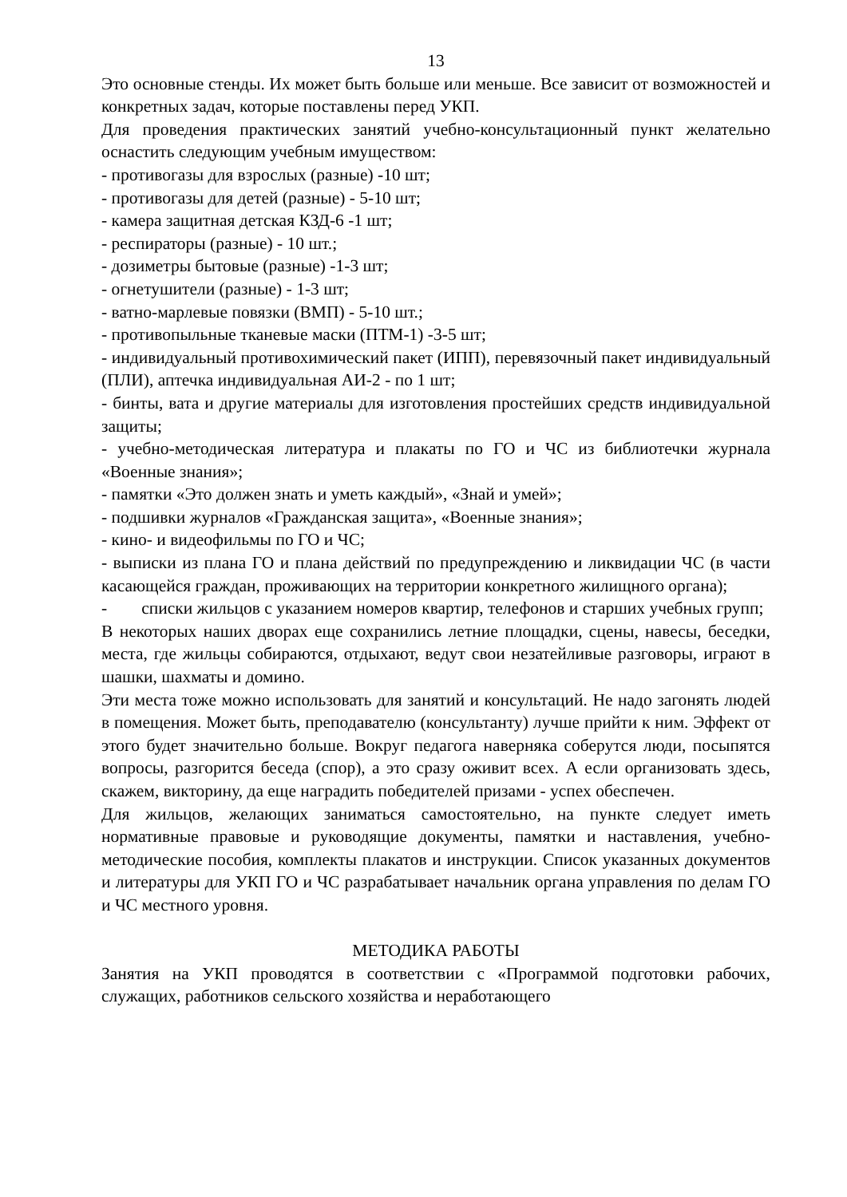13
Это основные стенды. Их может быть больше или меньше. Все зависит от возможностей и конкретных задач, которые поставлены перед УКП.
Для проведения практических занятий учебно-консультационный пункт желательно оснастить следующим учебным имуществом:
- противогазы для взрослых (разные) -10 шт;
- противогазы для детей (разные) - 5-10 шт;
- камера защитная детская КЗД-6 -1 шт;
- респираторы (разные) - 10 шт.;
- дозиметры бытовые (разные) -1-3 шт;
- огнетушители (разные) - 1-3 шт;
- ватно-марлевые повязки (ВМП) - 5-10 шт.;
- противопыльные тканевые маски (ПТМ-1) -3-5 шт;
- индивидуальный противохимический пакет (ИПП), перевязочный пакет индивидуальный (ПЛИ), аптечка индивидуальная АИ-2 - по 1 шт;
- бинты, вата и другие материалы для изготовления простейших средств индивидуальной защиты;
- учебно-методическая литература и плакаты по ГО и ЧС из библиотечки журнала «Военные знания»;
- памятки «Это должен знать и уметь каждый», «Знай и умей»;
- подшивки журналов «Гражданская защита», «Военные знания»;
- кино- и видеофильмы по ГО и ЧС;
- выписки из плана ГО и плана действий по предупреждению и ликвидации ЧС (в части касающейся граждан, проживающих на территории конкретного жилищного органа);
- списки жильцов с указанием номеров квартир, телефонов и старших учебных групп;
В некоторых наших дворах еще сохранились летние площадки, сцены, навесы, беседки, места, где жильцы собираются, отдыхают, ведут свои незатейливые разговоры, играют в шашки, шахматы и домино.
Эти места тоже можно использовать для занятий и консультаций. Не надо загонять людей в помещения. Может быть, преподавателю (консультанту) лучше прийти к ним. Эффект от этого будет значительно больше. Вокруг педагога наверняка соберутся люди, посыпятся вопросы, разгорится беседа (спор), а это сразу оживит всех. А если организовать здесь, скажем, викторину, да еще наградить победителей призами - успех обеспечен.
Для жильцов, желающих заниматься самостоятельно, на пункте следует иметь нормативные правовые и руководящие документы, памятки и наставления, учебно-методические пособия, комплекты плакатов и инструкции. Список указанных документов и литературы для УКП ГО и ЧС разрабатывает начальник органа управления по делам ГО и ЧС местного уровня.
МЕТОДИКА РАБОТЫ
Занятия на УКП проводятся в соответствии с «Программой подготовки рабочих, служащих, работников сельского хозяйства и неработающего